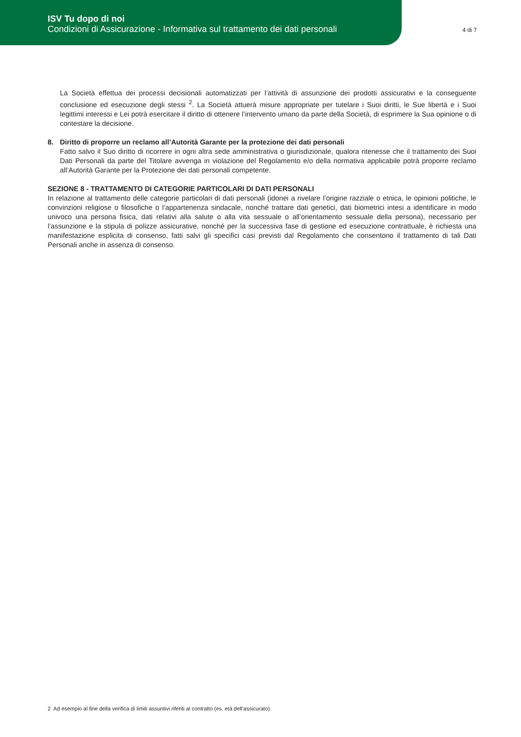ISV Tu dopo di noi
Condizioni di Assicurazione - Informativa sul trattamento dei dati personali
4 di 7
La Società effettua dei processi decisionali automatizzati per l’attività di assunzione dei prodotti assicurativi e la conseguente conclusione ed esecuzione degli stessi <sup>2</sup>. La Società attuerà misure appropriate per tutelare i Suoi diritti, le Sue libertà e i Suoi legittimi interessi e Lei potrà esercitare il diritto di ottenere l’intervento umano da parte della Società, di esprimere la Sua opinione o di contestare la decisione.
8. Diritto di proporre un reclamo all’Autorità Garante per la protezione dei dati personali
Fatto salvo il Suo diritto di ricorrere in ogni altra sede amministrativa o giurisdizionale, qualora ritenesse che il trattamento dei Suoi Dati Personali da parte del Titolare avvenga in violazione del Regolamento e/o della normativa applicabile potrà proporre reclamo all’Autorità Garante per la Protezione dei dati personali competente.
SEZIONE 8 - TRATTAMENTO DI CATEGORIE PARTICOLARI DI DATI PERSONALI
In relazione al trattamento delle categorie particolari di dati personali (idonei a rivelare l’origine razziale o etnica, le opinioni politiche, le convinzioni religiose o filosofiche o l’appartenenza sindacale, nonché trattare dati genetici, dati biometrici intesi a identificare in modo univoco una persona fisica, dati relativi alla salute o alla vita sessuale o all’orientamento sessuale della persona), necessario per l’assunzione e la stipula di polizze assicurative, nonché per la successiva fase di gestione ed esecuzione contrattuale, è richiesta una manifestazione esplicita di consenso, fatti salvi gli specifici casi previsti dal Regolamento che consentono il trattamento di tali Dati Personali anche in assenza di consenso.
2 Ad esempio al fine della verifica di limiti assuntivi riferiti al contratto (es. età dell’assicurato).